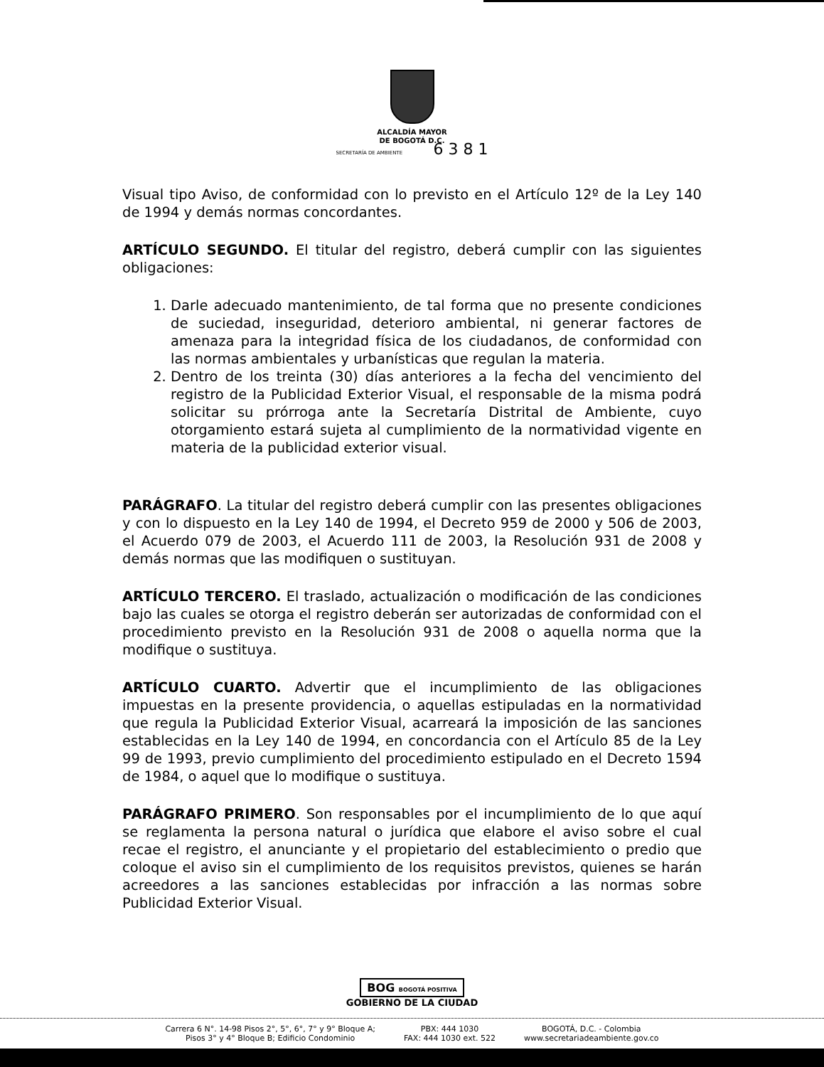ALCALDÍA MAYOR
DE BOGOTÁ D.C.
SECRETARÍA DE AMBIENTE 6 3 8 1
Visual tipo Aviso, de conformidad con lo previsto en el Artículo 12º de la Ley 140 de 1994 y demás normas concordantes.
ARTÍCULO SEGUNDO. El titular del registro, deberá cumplir con las siguientes obligaciones:
1. Darle adecuado mantenimiento, de tal forma que no presente condiciones de suciedad, inseguridad, deterioro ambiental, ni generar factores de amenaza para la integridad física de los ciudadanos, de conformidad con las normas ambientales y urbanísticas que regulan la materia.
2. Dentro de los treinta (30) días anteriores a la fecha del vencimiento del registro de la Publicidad Exterior Visual, el responsable de la misma podrá solicitar su prórroga ante la Secretaría Distrital de Ambiente, cuyo otorgamiento estará sujeta al cumplimiento de la normatividad vigente en materia de la publicidad exterior visual.
PARÁGRAFO. La titular del registro deberá cumplir con las presentes obligaciones y con lo dispuesto en la Ley 140 de 1994, el Decreto 959 de 2000 y 506 de 2003, el Acuerdo 079 de 2003, el Acuerdo 111 de 2003, la Resolución 931 de 2008 y demás normas que las modifiquen o sustituyan.
ARTÍCULO TERCERO. El traslado, actualización o modificación de las condiciones bajo las cuales se otorga el registro deberán ser autorizadas de conformidad con el procedimiento previsto en la Resolución 931 de 2008 o aquella norma que la modifique o sustituya.
ARTÍCULO CUARTO. Advertir que el incumplimiento de las obligaciones impuestas en la presente providencia, o aquellas estipuladas en la normatividad que regula la Publicidad Exterior Visual, acarreará la imposición de las sanciones establecidas en la Ley 140 de 1994, en concordancia con el Artículo 85 de la Ley 99 de 1993, previo cumplimiento del procedimiento estipulado en el Decreto 1594 de 1984, o aquel que lo modifique o sustituya.
PARÁGRAFO PRIMERO. Son responsables por el incumplimiento de lo que aquí se reglamenta la persona natural o jurídica que elabore el aviso sobre el cual recae el registro, el anunciante y el propietario del establecimiento o predio que coloque el aviso sin el cumplimiento de los requisitos previstos, quienes se harán acreedores a las sanciones establecidas por infracción a las normas sobre Publicidad Exterior Visual.
BOG BOGOTÁ POSITIVA
GOBIERNO DE LA CIUDAD
Carrera 6 N°. 14-98 Pisos 2°, 5°, 6°, 7° y 9° Bloque A;
Pisos 3° y 4° Bloque B; Edificio Condominio
PBX: 444 1030
FAX: 444 1030 ext. 522
BOGOTÁ, D.C. - Colombia
www.secretariadeambiente.gov.co